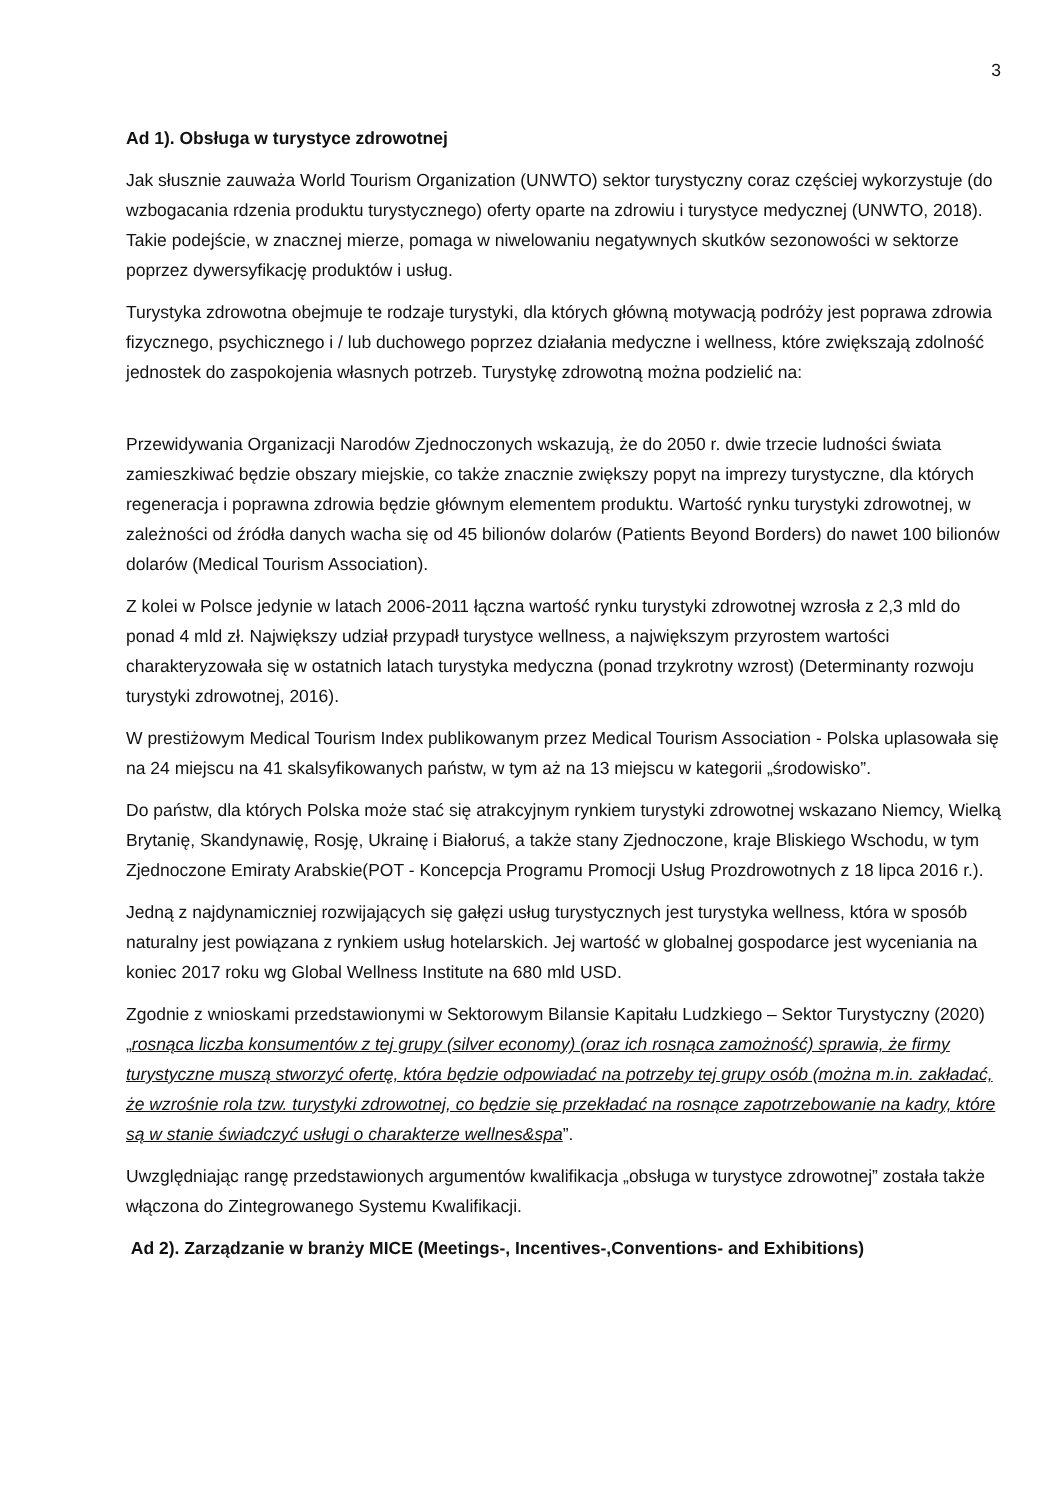3
Ad 1). Obsługa w turystyce zdrowotnej
Jak słusznie zauważa World Tourism Organization (UNWTO) sektor turystyczny coraz częściej wykorzystuje (do wzbogacania rdzenia produktu turystycznego) oferty oparte na zdrowiu i turystyce medycznej (UNWTO, 2018). Takie podejście, w znacznej mierze, pomaga w niwelowaniu negatywnych skutków sezonowości w sektorze poprzez dywersyfikację produktów i usług.
Turystyka zdrowotna obejmuje te rodzaje turystyki, dla których główną motywacją podróży jest poprawa zdrowia fizycznego, psychicznego i / lub duchowego poprzez działania medyczne i wellness, które zwiększają zdolność jednostek do zaspokojenia własnych potrzeb. Turystykę zdrowotną można podzielić na:
Przewidywania Organizacji Narodów Zjednoczonych wskazują, że do 2050 r. dwie trzecie ludności świata zamieszkiwać będzie obszary miejskie, co także znacznie zwiększy popyt na imprezy turystyczne, dla których regeneracja i poprawna zdrowia będzie głównym elementem produktu. Wartość rynku turystyki zdrowotnej, w zależności od źródła danych wacha się od 45 bilionów dolarów (Patients Beyond Borders) do nawet 100 bilionów dolarów (Medical Tourism Association).
Z kolei w Polsce jedynie w latach 2006-2011 łączna wartość rynku turystyki zdrowotnej wzrosła z 2,3 mld do ponad 4 mld zł. Największy udział przypadł turystyce wellness, a największym przyrostem wartości charakteryzowała się w ostatnich latach turystyka medyczna (ponad trzykrotny wzrost) (Determinanty rozwoju turystyki zdrowotnej, 2016).
W prestiżowym Medical Tourism Index publikowanym przez Medical Tourism Association - Polska uplasowała się na 24 miejscu na 41 skalsyfikowanych państw, w tym aż na 13 miejscu w kategorii „środowisko”.
Do państw, dla których Polska może stać się atrakcyjnym rynkiem turystyki zdrowotnej wskazano Niemcy, Wielką Brytanię, Skandynawię, Rosję, Ukrainę i Białoruś, a także stany Zjednoczone, kraje Bliskiego Wschodu, w tym Zjednoczone Emiraty Arabskie(POT - Koncepcja Programu Promocji Usług Prozdrowotnych z 18 lipca 2016 r.).
Jedną z najdynamiczniej rozwijających się gałęzi usług turystycznych jest turystyka wellness, która w sposób naturalny jest powiązana z rynkiem usług hotelarskich. Jej wartość w globalnej gospodarce jest wyceniania na koniec 2017 roku wg Global Wellness Institute na 680 mld USD.
Zgodnie z wnioskami przedstawionymi w Sektorowym Bilansie Kapitału Ludzkiego – Sektor Turystyczny (2020) „rosnąca liczba konsumentów z tej grupy (silver economy) (oraz ich rosnąca zamożność) sprawia, że firmy turystyczne muszą stworzyć ofertę, która będzie odpowiadać na potrzeby tej grupy osób (można m.in. zakładać, że wzrośnie rola tzw. turystyki zdrowotnej, co będzie się przekładać na rosnące zapotrzebowanie na kadry, które są w stanie świadczyć usługi o charakterze wellnes&spa”.
Uwzględniając rangę przedstawionych argumentów kwalifikacja „obsługa w turystyce zdrowotnej” została także włączona do Zintegrowanego Systemu Kwalifikacji.
Ad 2). Zarządzanie w branży MICE (Meetings-, Incentives-,Conventions- and Exhibitions)